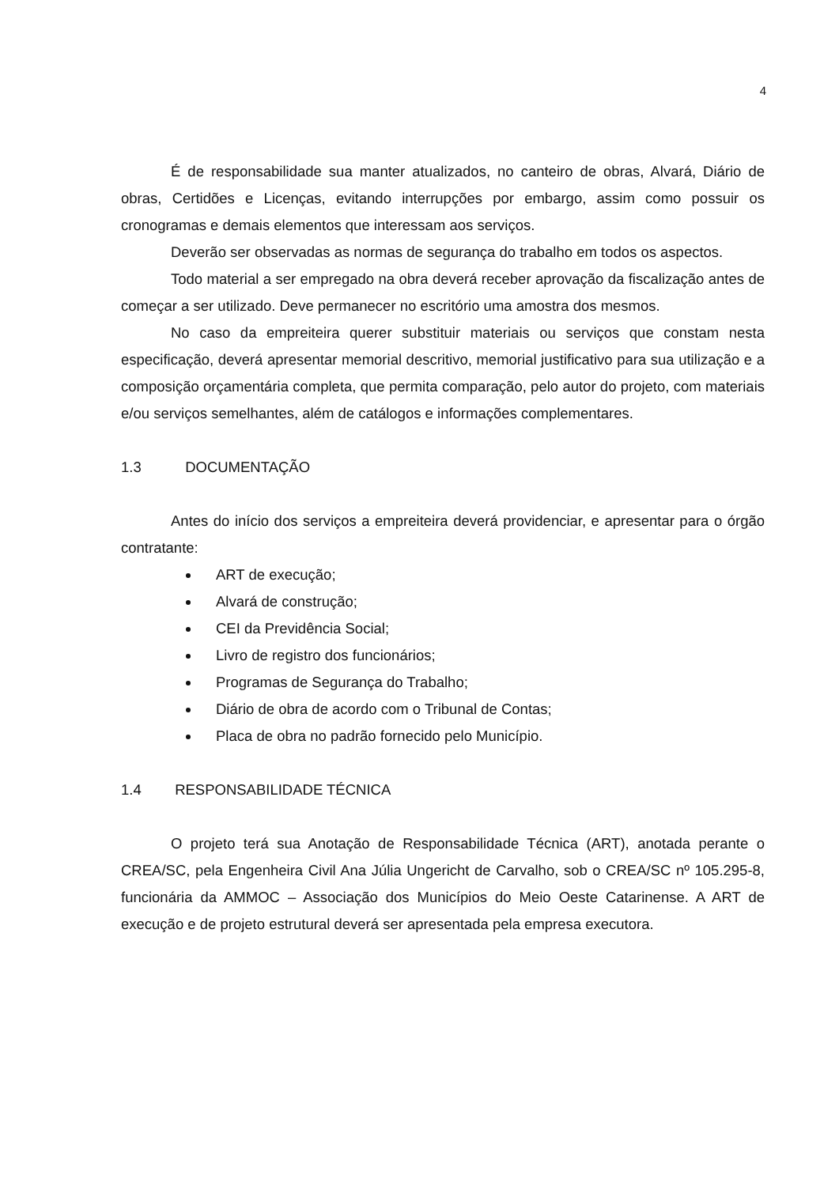4
É de responsabilidade sua manter atualizados, no canteiro de obras, Alvará, Diário de obras, Certidões e Licenças, evitando interrupções por embargo, assim como possuir os cronogramas e demais elementos que interessam aos serviços.
Deverão ser observadas as normas de segurança do trabalho em todos os aspectos.
Todo material a ser empregado na obra deverá receber aprovação da fiscalização antes de começar a ser utilizado. Deve permanecer no escritório uma amostra dos mesmos.
No caso da empreiteira querer substituir materiais ou serviços que constam nesta especificação, deverá apresentar memorial descritivo, memorial justificativo para sua utilização e a composição orçamentária completa, que permita comparação, pelo autor do projeto, com materiais e/ou serviços semelhantes, além de catálogos e informações complementares.
1.3 DOCUMENTAÇÃO
Antes do início dos serviços a empreiteira deverá providenciar, e apresentar para o órgão contratante:
ART de execução;
Alvará de construção;
CEI da Previdência Social;
Livro de registro dos funcionários;
Programas de Segurança do Trabalho;
Diário de obra de acordo com o Tribunal de Contas;
Placa de obra no padrão fornecido pelo Município.
1.4 RESPONSABILIDADE TÉCNICA
O projeto terá sua Anotação de Responsabilidade Técnica (ART), anotada perante o CREA/SC, pela Engenheira Civil Ana Júlia Ungericht de Carvalho, sob o CREA/SC nº 105.295-8, funcionária da AMMOC – Associação dos Municípios do Meio Oeste Catarinense. A ART de execução e de projeto estrutural deverá ser apresentada pela empresa executora.